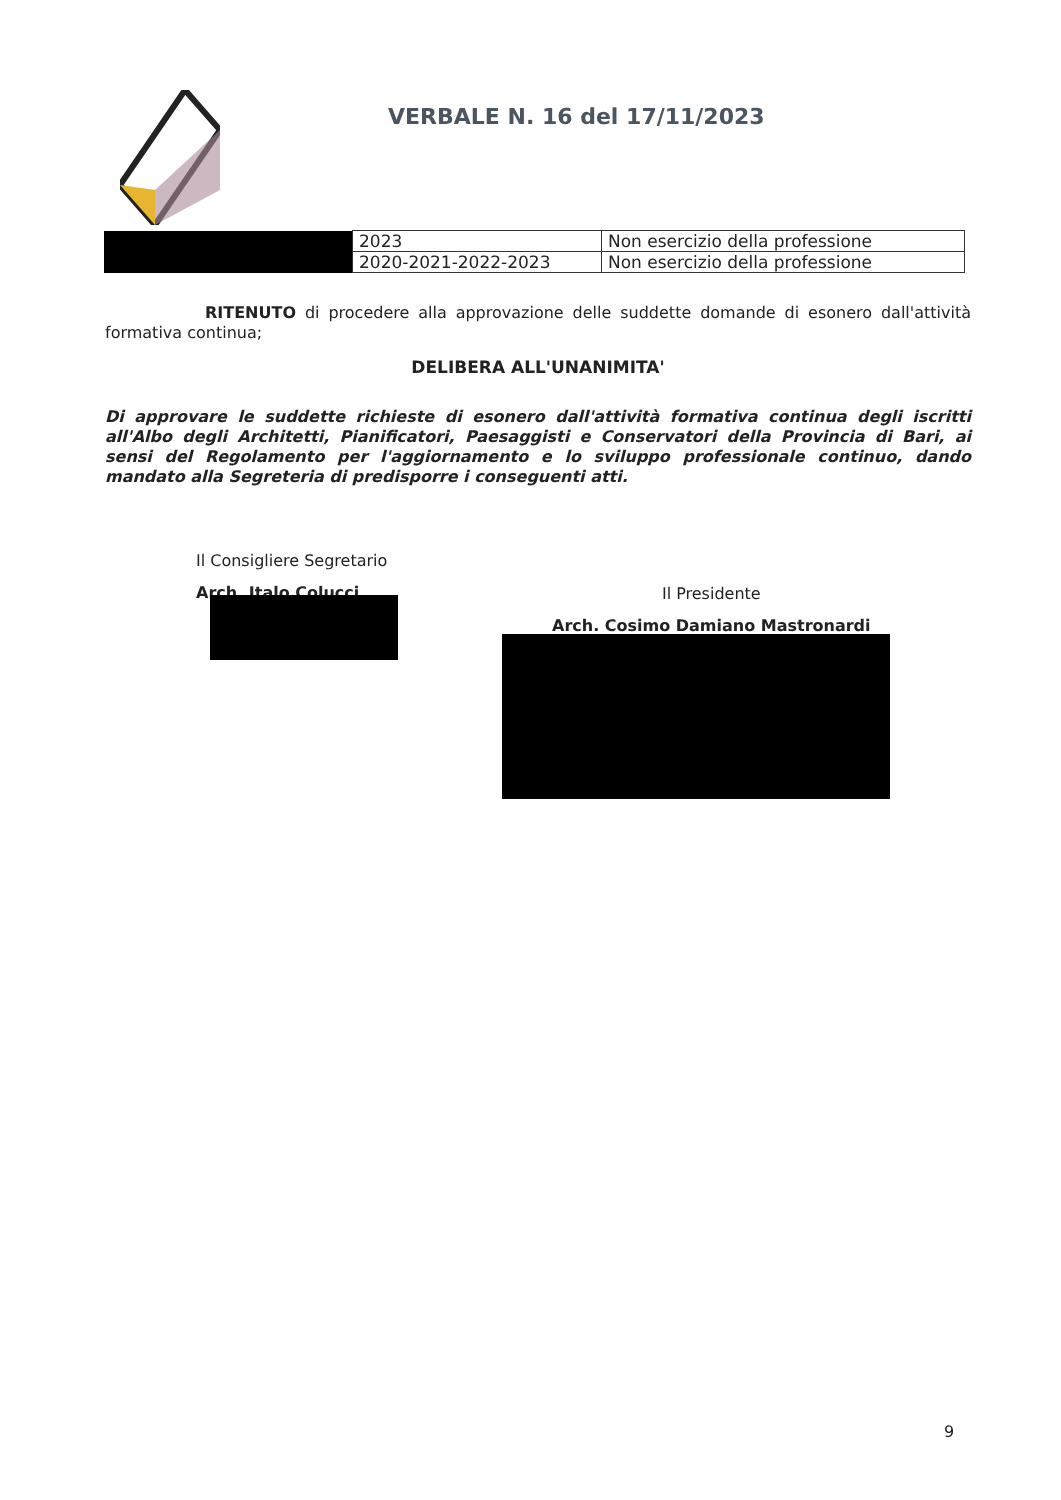VERBALE N. 16 del 17/11/2023
| | 2023 | Non esercizio della professione |
| | 2020-2021-2022-2023 | Non esercizio della professione |
RITENUTO di procedere alla approvazione delle suddette domande di esonero dall'attività formativa continua;
DELIBERA ALL'UNANIMITA'
Di approvare le suddette richieste di esonero dall'attività formativa continua degli iscritti all'Albo degli Architetti, Pianificatori, Paesaggisti e Conservatori della Provincia di Bari, ai sensi del Regolamento per l'aggiornamento e lo sviluppo professionale continuo, dando mandato alla Segreteria di predisporre i conseguenti atti.
Il Consigliere Segretario
Arch. Italo Colucci
Il Presidente
Arch. Cosimo Damiano Mastronardi
9